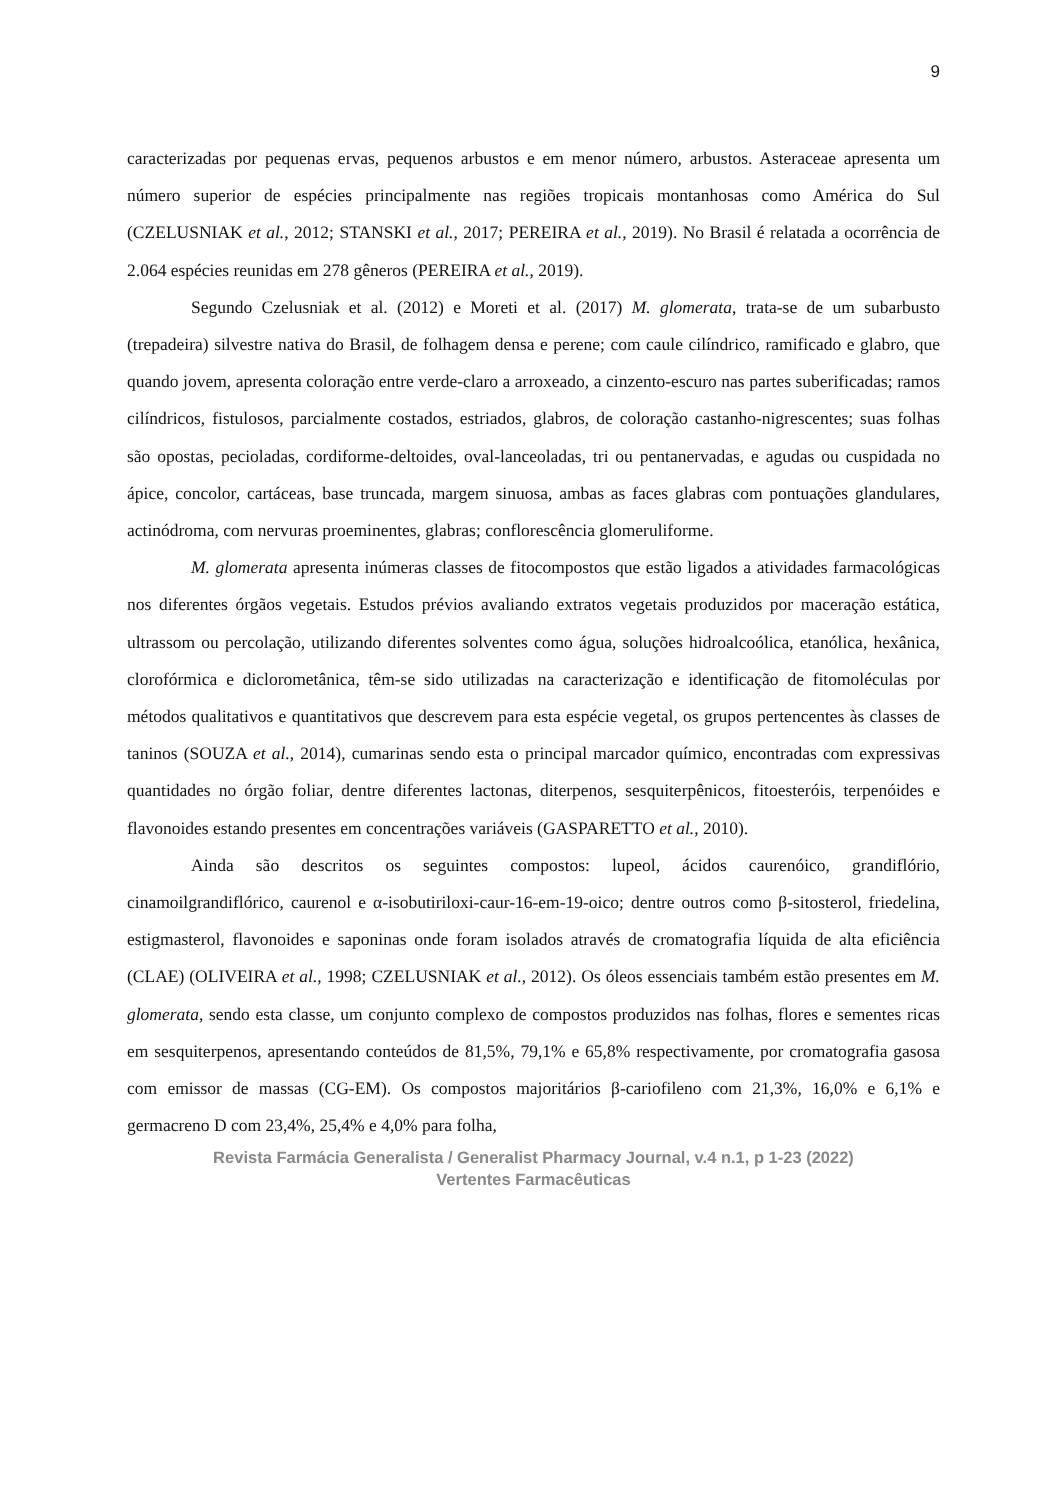9
caracterizadas por pequenas ervas, pequenos arbustos e em menor número, arbustos. Asteraceae apresenta um número superior de espécies principalmente nas regiões tropicais montanhosas como América do Sul (CZELUSNIAK et al., 2012; STANSKI et al., 2017; PEREIRA et al., 2019). No Brasil é relatada a ocorrência de 2.064 espécies reunidas em 278 gêneros (PEREIRA et al., 2019).
Segundo Czelusniak et al. (2012) e Moreti et al. (2017) M. glomerata, trata-se de um subarbusto (trepadeira) silvestre nativa do Brasil, de folhagem densa e perene; com caule cilíndrico, ramificado e glabro, que quando jovem, apresenta coloração entre verde-claro a arroxeado, a cinzento-escuro nas partes suberificadas; ramos cilíndricos, fistulosos, parcialmente costados, estriados, glabros, de coloração castanho-nigrescentes; suas folhas são opostas, pecioladas, cordiforme-deltoides, oval-lanceoladas, tri ou pentanervadas, e agudas ou cuspidada no ápice, concolor, cartáceas, base truncada, margem sinuosa, ambas as faces glabras com pontuações glandulares, actinódroma, com nervuras proeminentes, glabras; conflorescência glomeruliforme.
M. glomerata apresenta inúmeras classes de fitocompostos que estão ligados a atividades farmacológicas nos diferentes órgãos vegetais. Estudos prévios avaliando extratos vegetais produzidos por maceração estática, ultrassom ou percolação, utilizando diferentes solventes como água, soluções hidroalcoólica, etanólica, hexânica, clorofórmica e diclorometânica, têm-se sido utilizadas na caracterização e identificação de fitomoléculas por métodos qualitativos e quantitativos que descrevem para esta espécie vegetal, os grupos pertencentes às classes de taninos (SOUZA et al., 2014), cumarinas sendo esta o principal marcador químico, encontradas com expressivas quantidades no órgão foliar, dentre diferentes lactonas, diterpenos, sesquiterpênicos, fitoesteróis, terpenóides e flavonoides estando presentes em concentrações variáveis (GASPARETTO et al., 2010).
Ainda são descritos os seguintes compostos: lupeol, ácidos caurenóico, grandiflório, cinamoilgrandiflórico, caurenol e α-isobutiriloxi-caur-16-em-19-oico; dentre outros como β-sitosterol, friedelina, estigmasterol, flavonoides e saponinas onde foram isolados através de cromatografia líquida de alta eficiência (CLAE) (OLIVEIRA et al., 1998; CZELUSNIAK et al., 2012). Os óleos essenciais também estão presentes em M. glomerata, sendo esta classe, um conjunto complexo de compostos produzidos nas folhas, flores e sementes ricas em sesquiterpenos, apresentando conteúdos de 81,5%, 79,1% e 65,8% respectivamente, por cromatografia gasosa com emissor de massas (CG-EM). Os compostos majoritários β-cariofileno com 21,3%, 16,0% e 6,1% e germacreno D com 23,4%, 25,4% e 4,0% para folha,
Revista Farmácia Generalista / Generalist Pharmacy Journal, v.4 n.1, p 1-23 (2022)
Vertentes Farmacêuticas